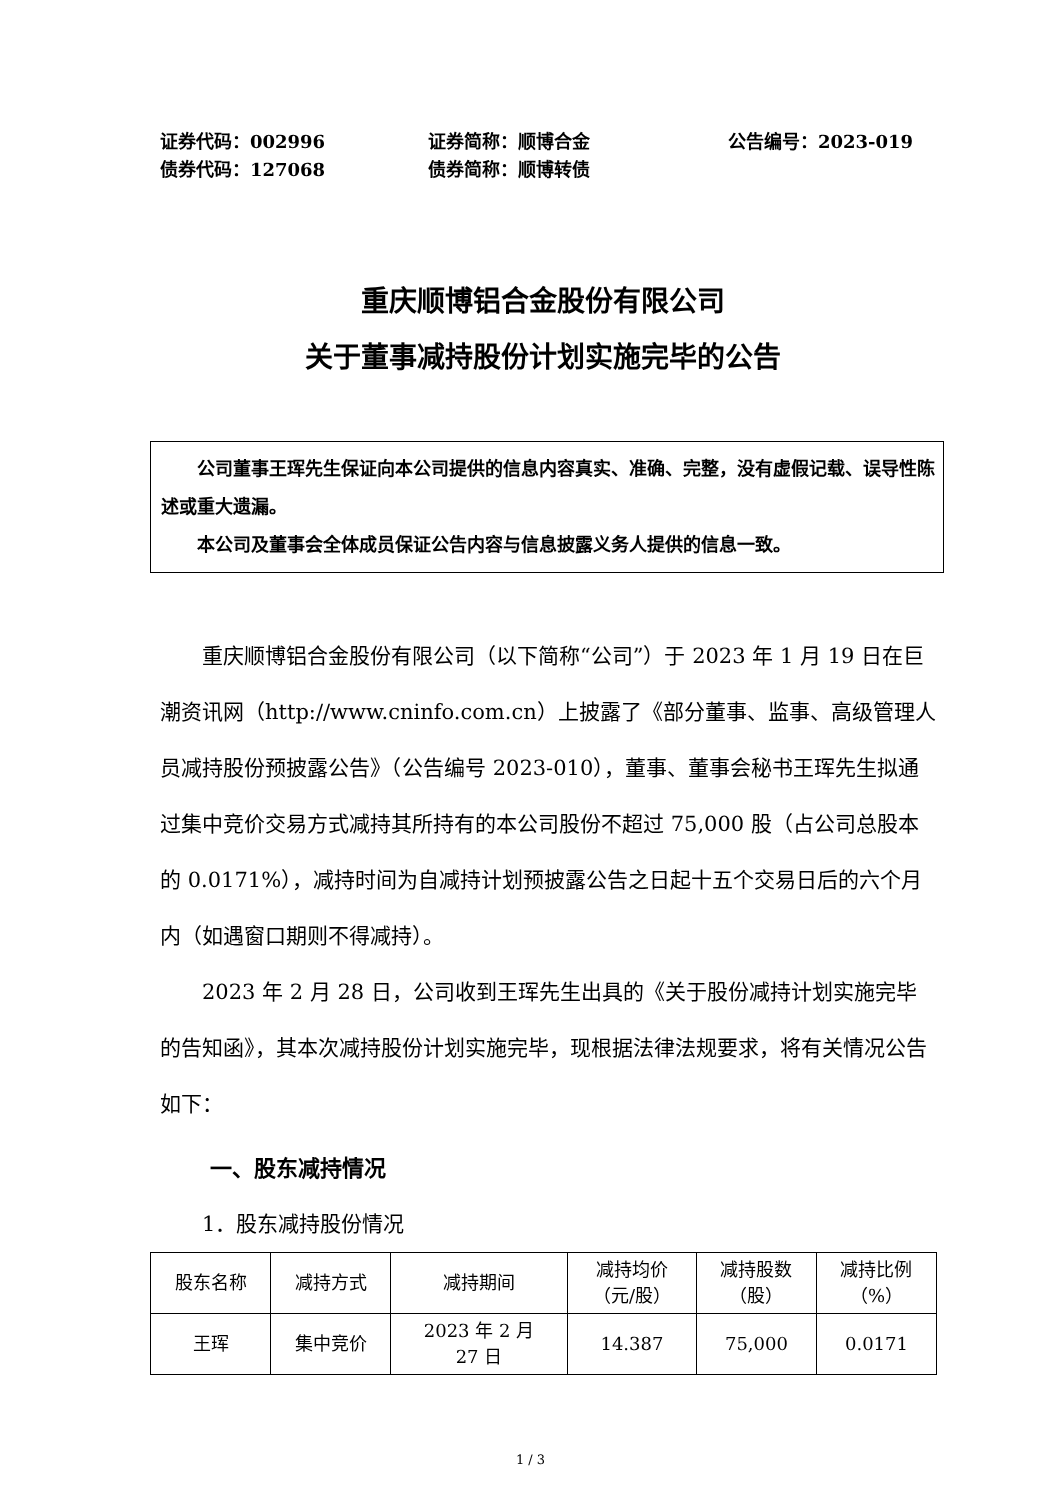证券代码：002996
证券简称：顺博合金
公告编号：2023-019
债券代码：127068
债券简称：顺博转债
重庆顺博铝合金股份有限公司
关于董事减持股份计划实施完毕的公告
公司董事王珲先生保证向本公司提供的信息内容真实、准确、完整，没有虚假记载、误导性陈述或重大遗漏。
本公司及董事会全体成员保证公告内容与信息披露义务人提供的信息一致。
重庆顺博铝合金股份有限公司（以下简称“公司”）于 2023 年 1 月 19 日在巨潮资讯网（http://www.cninfo.com.cn）上披露了《部分董事、监事、高级管理人员减持股份预披露公告》（公告编号 2023-010），董事、董事会秘书王珲先生拟通过集中竞价交易方式减持其所持有的本公司股份不超过 75,000 股（占公司总股本的 0.0171%），减持时间为自减持计划预披露公告之日起十五个交易日后的六个月内（如遇窗口期则不得减持）。
2023 年 2 月 28 日，公司收到王珲先生出具的《关于股份减持计划实施完毕的告知函》，其本次减持股份计划实施完毕，现根据法律法规要求，将有关情况公告如下：
一、股东减持情况
1．股东减持股份情况
| 股东名称 | 减持方式 | 减持期间 | 减持均价 （元/股） | 减持股数 （股） | 减持比例 （%） |
| --- | --- | --- | --- | --- | --- |
| 王珲 | 集中竞价 | 2023 年 2 月 27 日 | 14.387 | 75,000 | 0.0171 |
1 / 3